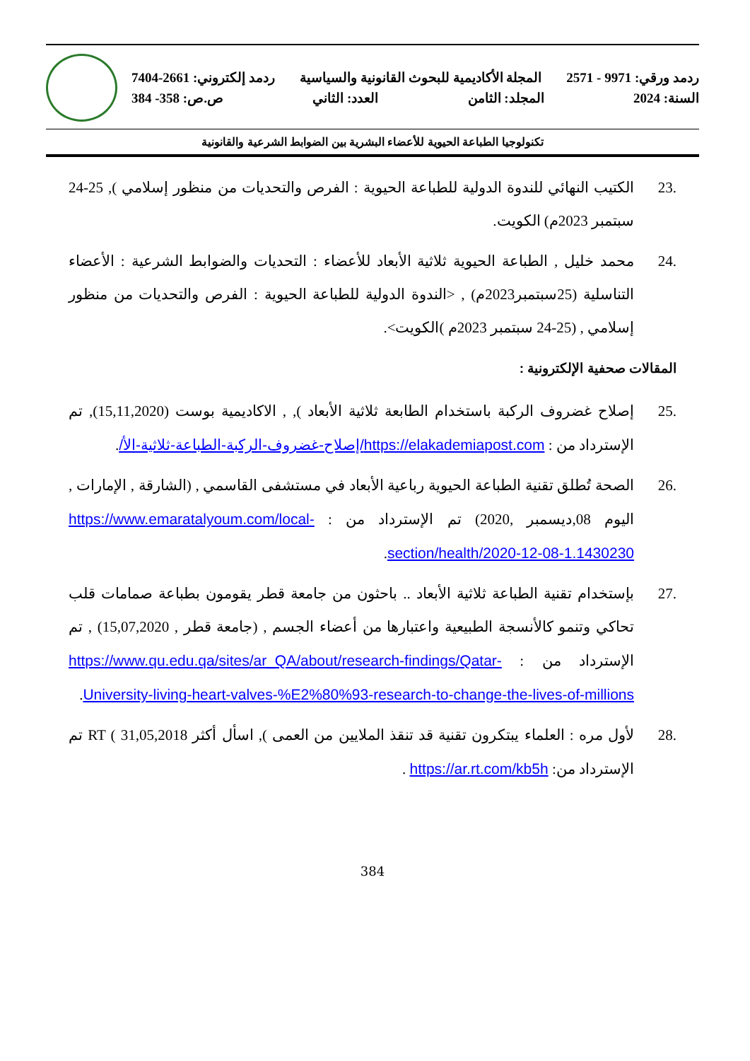ردمد ورقي: 9971 - 2571 المجلة الأكاديمية للبحوث القانونية والسياسية ردمد إلكتروني: 2661-7404
السنة: 2024 المجلد: الثامن العدد: الثاني ص.ص: 358- 384
تكنولوجيا الطباعة الحيوية للأعضاء البشرية بين الضوابط الشرعية والقانونية
.23 الكتيب النهائي للندوة الدولية للطباعة الحيوية : الفرص والتحديات من منظور إسلامي ), 25-24 سبتمبر 2023م) الكويت.
.24 محمد خليل , الطباعة الحيوية ثلاثية الأبعاد للأعضاء : التحديات والضوابط الشرعية : الأعضاء التناسلية (25سبتمبر2023م) , <الندوة الدولية للطباعة الحيوية : الفرص والتحديات من منظور إسلامي , (25-24 سبتمبر 2023م )الكويت>.
المقالات صحفية الإلكترونية :
.25 إصلاح غضروف الركبة باستخدام الطابعة ثلاثية الأبعاد ), , الاكاديمية بوست (15,11,2020), تم الإسترداد من : https://elakademiapost.com/إصلاح-غضروف-الركبة-الطباعة-ثلاثية-الأ/.
.26 الصحة تُطلق تقنية الطباعة الحيوية رباعية الأبعاد في مستشفى القاسمي , (الشارقة , الإمارات , اليوم 08,ديسمبر ,2020) تم الإسترداد من : https://www.emaratalyoum.com/local-section/health/2020-12-08-1.1430230.
.27 بإستخدام تقنية الطباعة ثلاثية الأبعاد .. باحثون من جامعة قطر يقومون بطباعة صمامات قلب تحاكي وتنمو كالأنسجة الطبيعية واعتبارها من أعضاء الجسم , (جامعة قطر , 15,07,2020) , تم الإسترداد من : https://www.qu.edu.qa/sites/ar_QA/about/research-findings/Qatar-University-living-heart-valves-%E2%80%93-research-to-change-the-lives-of-millions.
.28 لأول مره : العلماء يبتكرون تقنية قد تنقذ الملايين من العمى ), اسأل أكثر RT ( 31,05,2018 تم الإسترداد من: https://ar.rt.com/kb5h .
384